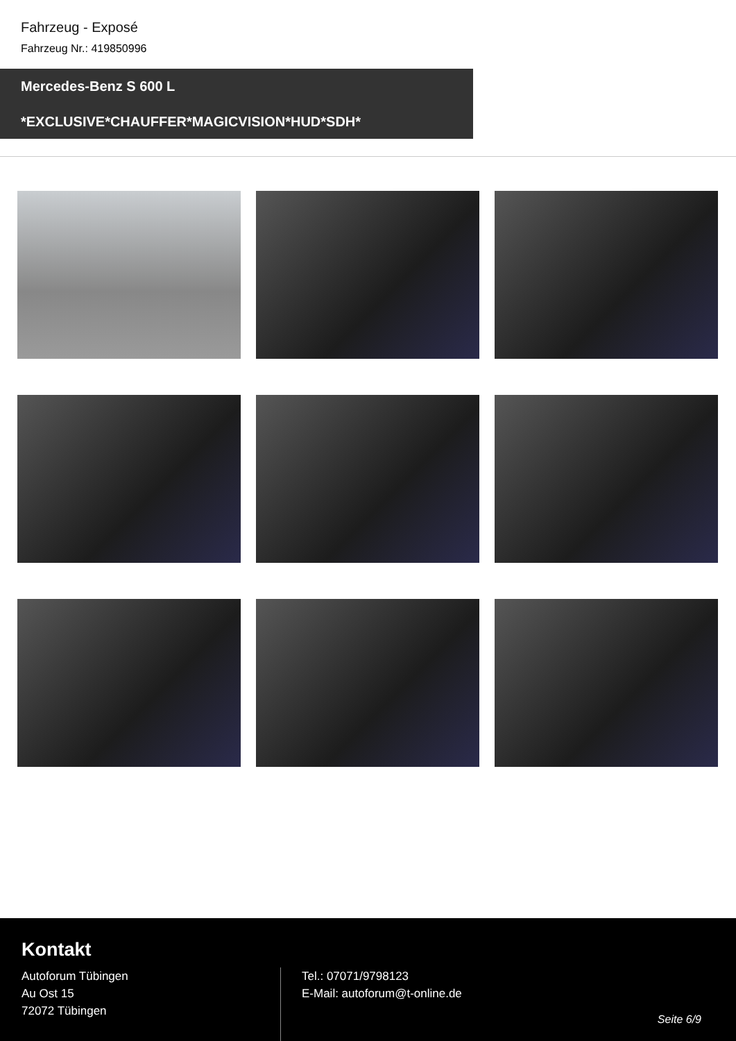Fahrzeug - Exposé
Fahrzeug Nr.: 419850996
Mercedes-Benz S 600 L
*EXCLUSIVE*CHAUFFER*MAGICVISION*HUD*SDH*
Kontakt
Autoforum Tübingen
Au Ost 15
72072 Tübingen
Tel.: 07071/9798123
E-Mail: autoforum@t-online.de
Seite 6/9